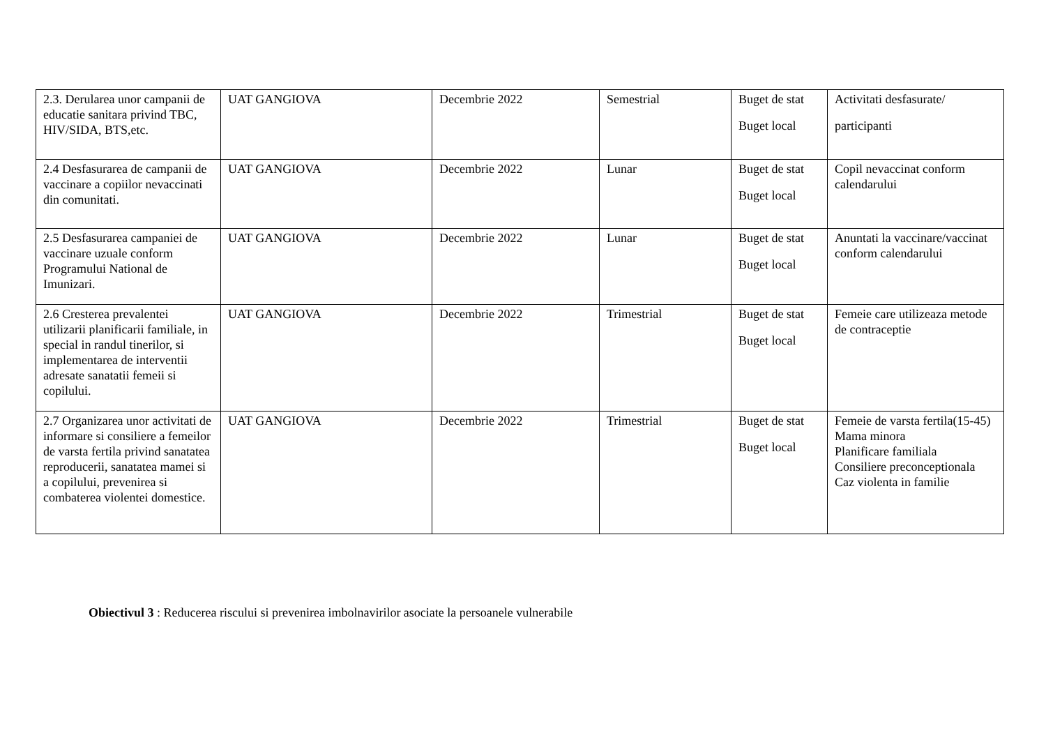| 2.3. Derularea unor campanii de educatie sanitara privind TBC, HIV/SIDA, BTS,etc. | UAT GANGIOVA | Decembrie 2022 | Semestrial | Buget de stat Buget local | Activitati desfasurate/ participanti |
| 2.4 Desfasurarea de campanii de vaccinare a copiilor nevaccinati din comunitati. | UAT GANGIOVA | Decembrie 2022 | Lunar | Buget de stat Buget local | Copil nevaccinat conform calendarului |
| 2.5 Desfasurarea campaniei de vaccinare uzuale conform Programului National de Imunizari. | UAT GANGIOVA | Decembrie 2022 | Lunar | Buget de stat Buget local | Anuntati la vaccinare/vaccinat conform calendarului |
| 2.6 Cresterea prevalentei utilizarii planificarii familiale, in special in randul tinerilor, si implementarea de interventii adresate sanatatii femeii si copilului. | UAT GANGIOVA | Decembrie 2022 | Trimestrial | Buget de stat Buget local | Femeie care utilizeaza metode de contraceptie |
| 2.7 Organizarea unor activitati de informare si consiliere a femeilor de varsta fertila privind sanatatea reproducerii, sanatatea mamei si a copilului, prevenirea si combaterea violentei domestice. | UAT GANGIOVA | Decembrie 2022 | Trimestrial | Buget de stat Buget local | Femeie de varsta fertila(15-45) Mama minora Planificare familiala Consiliere preconceptionala Caz violenta in familie |
Obiectivul 3 : Reducerea riscului si prevenirea imbolnavirilor asociate la persoanele vulnerabile